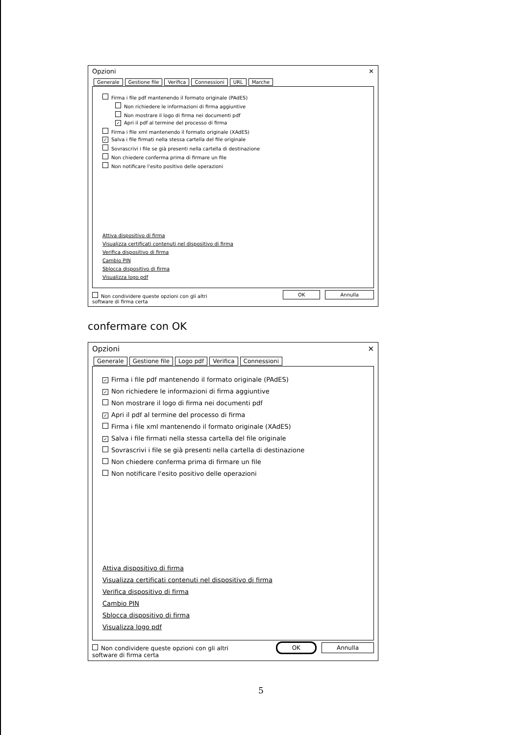Opzioni ✕
Generale Gestione file Verifica Connessioni URL Marche
Firma i file pdf mantenendo il formato originale (PAdES)
Non richiedere le informazioni di firma aggiuntive
Non mostrare il logo di firma nei documenti pdf
✓ Apri il pdf al termine del processo di firma
Firma i file xml mantenendo il formato originale (XAdES)
✓ Salva i file firmati nella stessa cartella del file originale
Sovrascrivi i file se già presenti nella cartella di destinazione
Non chiedere conferma prima di firmare un file
Non notificare l'esito positivo delle operazioni
Attiva dispositivo di firma
Visualizza certificati contenuti nel dispositivo di firma
Verifica dispositivo di firma
Cambio PIN
Sblocca dispositivo di firma
Visualizza logo pdf
Non condividere queste opzioni con gli altri
software di firma certa OK Annulla
confermare con OK
Opzioni ✕
Generale Gestione file Logo pdf Verifica Connessioni
✓ Firma i file pdf mantenendo il formato originale (PAdES)
✓ Non richiedere le informazioni di firma aggiuntive
Non mostrare il logo di firma nei documenti pdf
✓ Apri il pdf al termine del processo di firma
Firma i file xml mantenendo il formato originale (XAdES)
✓ Salva i file firmati nella stessa cartella del file originale
Sovrascrivi i file se già presenti nella cartella di destinazione
Non chiedere conferma prima di firmare un file
Non notificare l'esito positivo delle operazioni
Attiva dispositivo di firma
Visualizza certificati contenuti nel dispositivo di firma
Verifica dispositivo di firma
Cambio PIN
Sblocca dispositivo di firma
Visualizza logo pdf
Non condividere queste opzioni con gli altri
software di firma certa OK Annulla
5